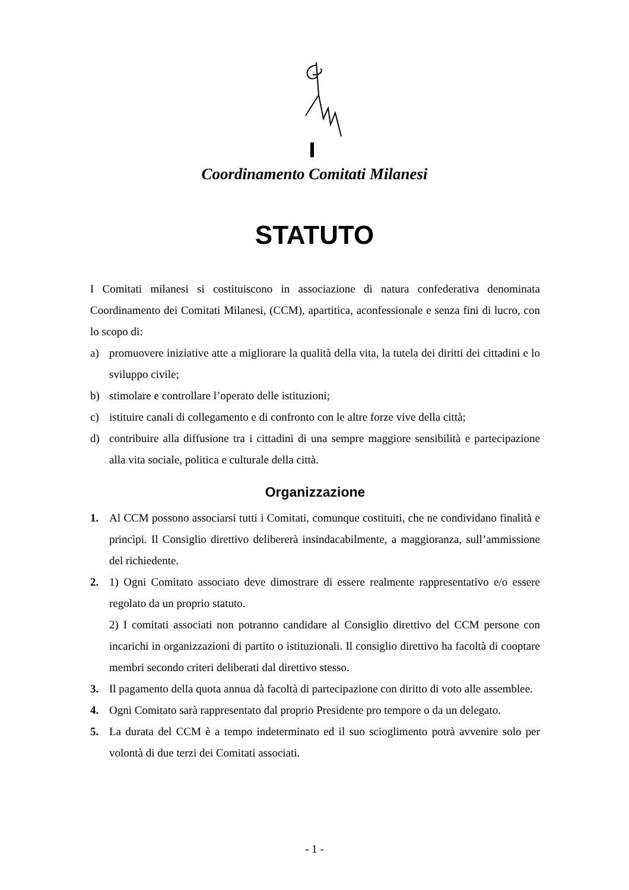Coordinamento Comitati Milanesi
STATUTO
I Comitati milanesi si costituiscono in associazione di natura confederativa denominata Coordinamento dei Comitati Milanesi, (CCM), apartitica, aconfessionale e senza fini di lucro, con lo scopo di:
a) promuovere iniziative atte a migliorare la qualità della vita, la tutela dei diritti dei cittadini e lo sviluppo civile;
b) stimolare e controllare l’operato delle istituzioni;
c) istituire canali di collegamento e di confronto con le altre forze vive della città;
d) contribuire alla diffusione tra i cittadini di una sempre maggiore sensibilità e partecipazione alla vita sociale, politica e culturale della città.
Organizzazione
1. Al CCM possono associarsi tutti i Comitati, comunque costituiti, che ne condividano finalità e princìpi. Il Consiglio direttivo delibererà insindacabilmente, a maggioranza, sull’ammissione del richiedente.
2. 1) Ogni Comitato associato deve dimostrare di essere realmente rappresentativo e/o essere regolato da un proprio statuto.
2) I comitati associati non potranno candidare al Consiglio direttivo del CCM persone con incarichi in organizzazioni di partito o istituzionali. Il consiglio direttivo ha facoltà di cooptare membri secondo criteri deliberati dal direttivo stesso.
3. Il pagamento della quota annua dà facoltà di partecipazione con diritto di voto alle assemblee.
4. Ogni Comitato sarà rappresentato dal proprio Presidente pro tempore o da un delegato.
5. La durata del CCM è a tempo indeterminato ed il suo scioglimento potrà avvenire solo per volontà di due terzi dei Comitati associati.
- 1 -